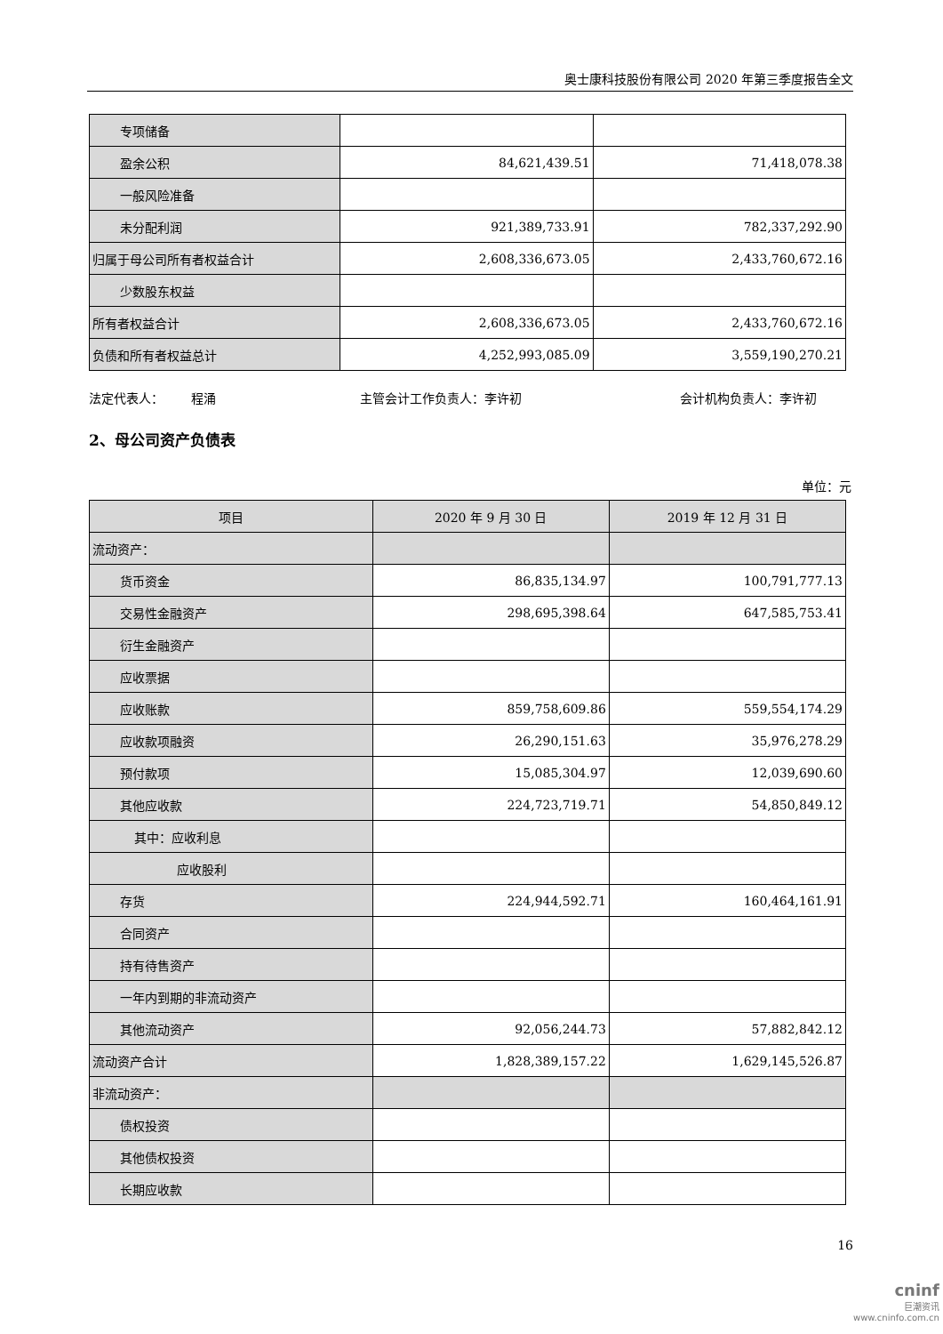奥士康科技股份有限公司 2020 年第三季度报告全文
| 专项储备 | | |
| 盈余公积 | 84,621,439.51 | 71,418,078.38 |
| 一般风险准备 | | |
| 未分配利润 | 921,389,733.91 | 782,337,292.90 |
| 归属于母公司所有者权益合计 | 2,608,336,673.05 | 2,433,760,672.16 |
| 少数股东权益 | | |
| 所有者权益合计 | 2,608,336,673.05 | 2,433,760,672.16 |
| 负债和所有者权益总计 | 4,252,993,085.09 | 3,559,190,270.21 |
法定代表人： 程涌 主管会计工作负责人：李许初 会计机构负责人：李许初
2、母公司资产负债表
单位：元
| 项目 | 2020 年 9 月 30 日 | 2019 年 12 月 31 日 |
| --- | --- | --- |
| 流动资产： | | |
| 货币资金 | 86,835,134.97 | 100,791,777.13 |
| 交易性金融资产 | 298,695,398.64 | 647,585,753.41 |
| 衍生金融资产 | | |
| 应收票据 | | |
| 应收账款 | 859,758,609.86 | 559,554,174.29 |
| 应收款项融资 | 26,290,151.63 | 35,976,278.29 |
| 预付款项 | 15,085,304.97 | 12,039,690.60 |
| 其他应收款 | 224,723,719.71 | 54,850,849.12 |
| 其中：应收利息 | | |
| 应收股利 | | |
| 存货 | 224,944,592.71 | 160,464,161.91 |
| 合同资产 | | |
| 持有待售资产 | | |
| 一年内到期的非流动资产 | | |
| 其他流动资产 | 92,056,244.73 | 57,882,842.12 |
| 流动资产合计 | 1,828,389,157.22 | 1,629,145,526.87 |
| 非流动资产： | | |
| 债权投资 | | |
| 其他债权投资 | | |
| 长期应收款 | | |
16
cninf
巨潮资讯
www.cninfo.com.cn